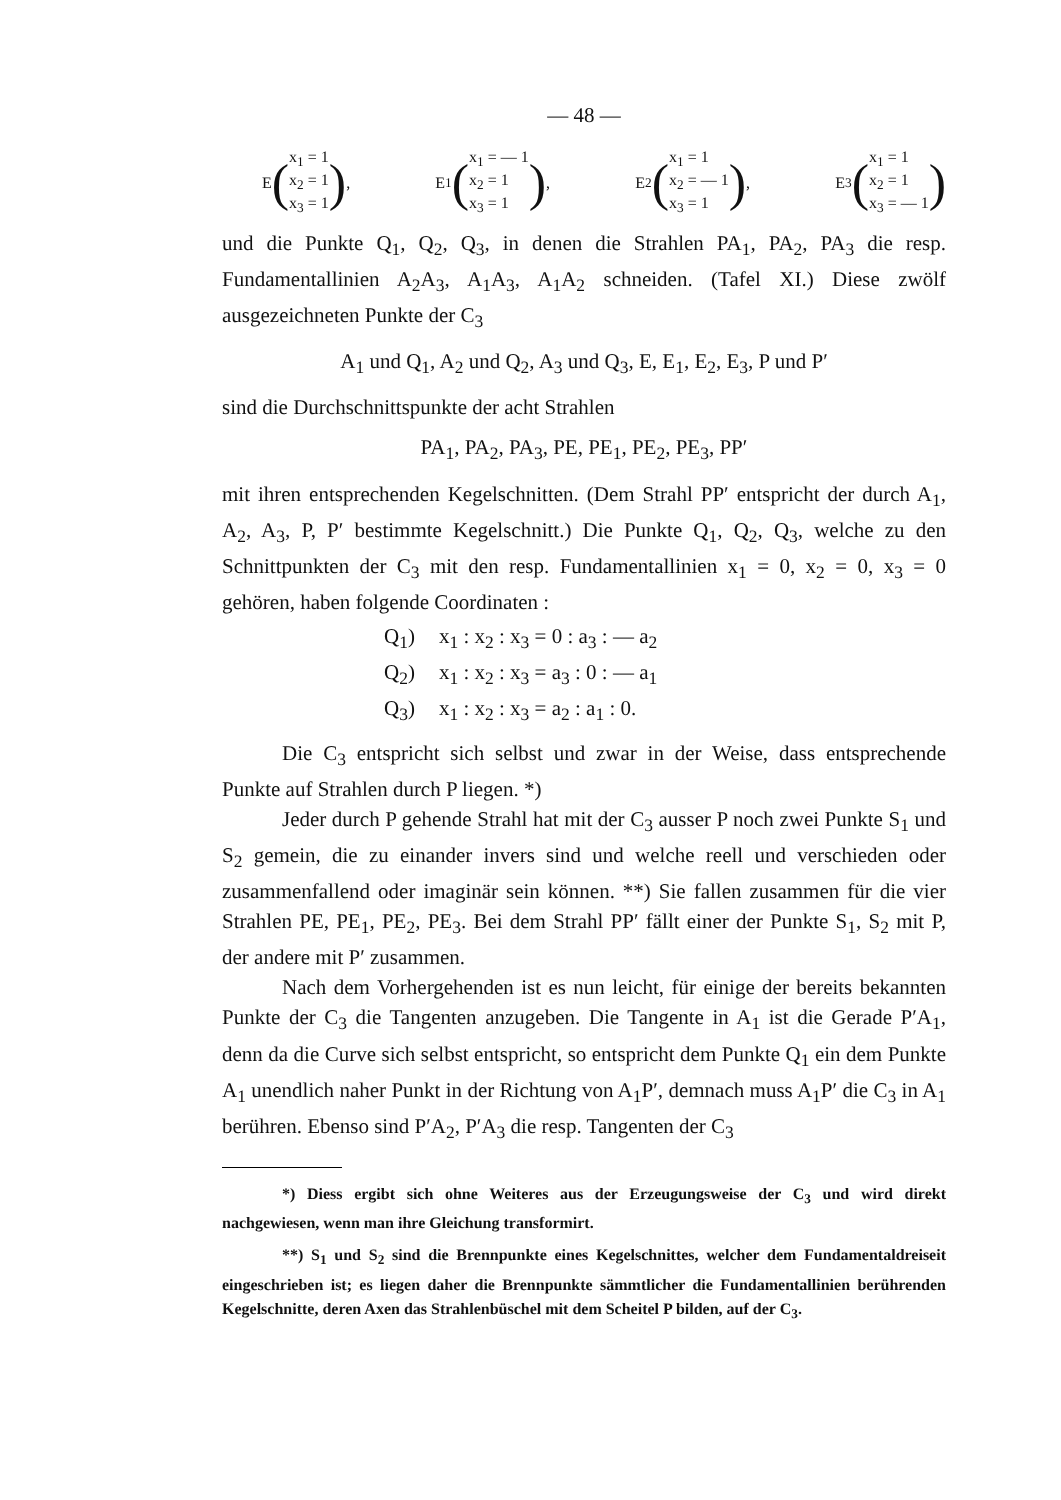— 48 —
E (
x<sub>1</sub> = 1
x<sub>2</sub> = 1
x<sub>3</sub> = 1
),
E<sub>1</sub> (
x<sub>1</sub> = — 1
x<sub>2</sub> = 1
x<sub>3</sub> = 1
),
E<sub>2</sub> (
x<sub>1</sub> = 1
x<sub>2</sub> = — 1
x<sub>3</sub> = 1
),
E<sub>3</sub> (
x<sub>1</sub> = 1
x<sub>2</sub> = 1
x<sub>3</sub> = — 1
)
und die Punkte Q<sub>1</sub>, Q<sub>2</sub>, Q<sub>3</sub>, in denen die Strahlen PA<sub>1</sub>, PA<sub>2</sub>, PA<sub>3</sub> die resp. Fundamentallinien A<sub>2</sub>A<sub>3</sub>, A<sub>1</sub>A<sub>3</sub>, A<sub>1</sub>A<sub>2</sub> schneiden. (Tafel XI.) Diese zwölf ausgezeichneten Punkte der C<sub>3</sub>
A<sub>1</sub> und Q<sub>1</sub>, A<sub>2</sub> und Q<sub>2</sub>, A<sub>3</sub> und Q<sub>3</sub>, E, E<sub>1</sub>, E<sub>2</sub>, E<sub>3</sub>, P und P′
sind die Durchschnittspunkte der acht Strahlen
PA<sub>1</sub>, PA<sub>2</sub>, PA<sub>3</sub>, PE, PE<sub>1</sub>, PE<sub>2</sub>, PE<sub>3</sub>, PP′
mit ihren entsprechenden Kegelschnitten. (Dem Strahl PP′ entspricht der durch A<sub>1</sub>, A<sub>2</sub>, A<sub>3</sub>, P, P′ bestimmte Kegelschnitt.) Die Punkte Q<sub>1</sub>, Q<sub>2</sub>, Q<sub>3</sub>, welche zu den Schnittpunkten der C<sub>3</sub> mit den resp. Fundamentallinien x<sub>1</sub> = 0, x<sub>2</sub> = 0, x<sub>3</sub> = 0 gehören, haben folgende Coordinaten :
| Q<sub>1</sub>) | x<sub>1</sub> : x<sub>2</sub> : x<sub>3</sub> = 0 : a<sub>3</sub> : — a<sub>2</sub> |
| Q<sub>2</sub>) | x<sub>1</sub> : x<sub>2</sub> : x<sub>3</sub> = a<sub>3</sub> : 0 : — a<sub>1</sub> |
| Q<sub>3</sub>) | x<sub>1</sub> : x<sub>2</sub> : x<sub>3</sub> = a<sub>2</sub> : a<sub>1</sub> : 0. |
Die C<sub>3</sub> entspricht sich selbst und zwar in der Weise, dass entsprechende Punkte auf Strahlen durch P liegen. *)
Jeder durch P gehende Strahl hat mit der C<sub>3</sub> ausser P noch zwei Punkte S<sub>1</sub> und S<sub>2</sub> gemein, die zu einander invers sind und welche reell und verschieden oder zusammenfallend oder imaginär sein können. **) Sie fallen zusammen für die vier Strahlen PE, PE<sub>1</sub>, PE<sub>2</sub>, PE<sub>3</sub>. Bei dem Strahl PP′ fällt einer der Punkte S<sub>1</sub>, S<sub>2</sub> mit P, der andere mit P′ zusammen.
Nach dem Vorhergehenden ist es nun leicht, für einige der bereits bekannten Punkte der C<sub>3</sub> die Tangenten anzugeben. Die Tangente in A<sub>1</sub> ist die Gerade P′A<sub>1</sub>, denn da die Curve sich selbst entspricht, so entspricht dem Punkte Q<sub>1</sub> ein dem Punkte A<sub>1</sub> unendlich naher Punkt in der Richtung von A<sub>1</sub>P′, demnach muss A<sub>1</sub>P′ die C<sub>3</sub> in A<sub>1</sub> berühren. Ebenso sind P′A<sub>2</sub>, P′A<sub>3</sub> die resp. Tangenten der C<sub>3</sub>
*) Diess ergibt sich ohne Weiteres aus der Erzeugungsweise der C<sub>3</sub> und wird direkt nachgewiesen, wenn man ihre Gleichung transformirt.
**) S<sub>1</sub> und S<sub>2</sub> sind die Brennpunkte eines Kegelschnittes, welcher dem Fundamentaldreiseit eingeschrieben ist; es liegen daher die Brennpunkte sämmtlicher die Fundamentallinien berührenden Kegelschnitte, deren Axen das Strahlenbüschel mit dem Scheitel P bilden, auf der C<sub>3</sub>.